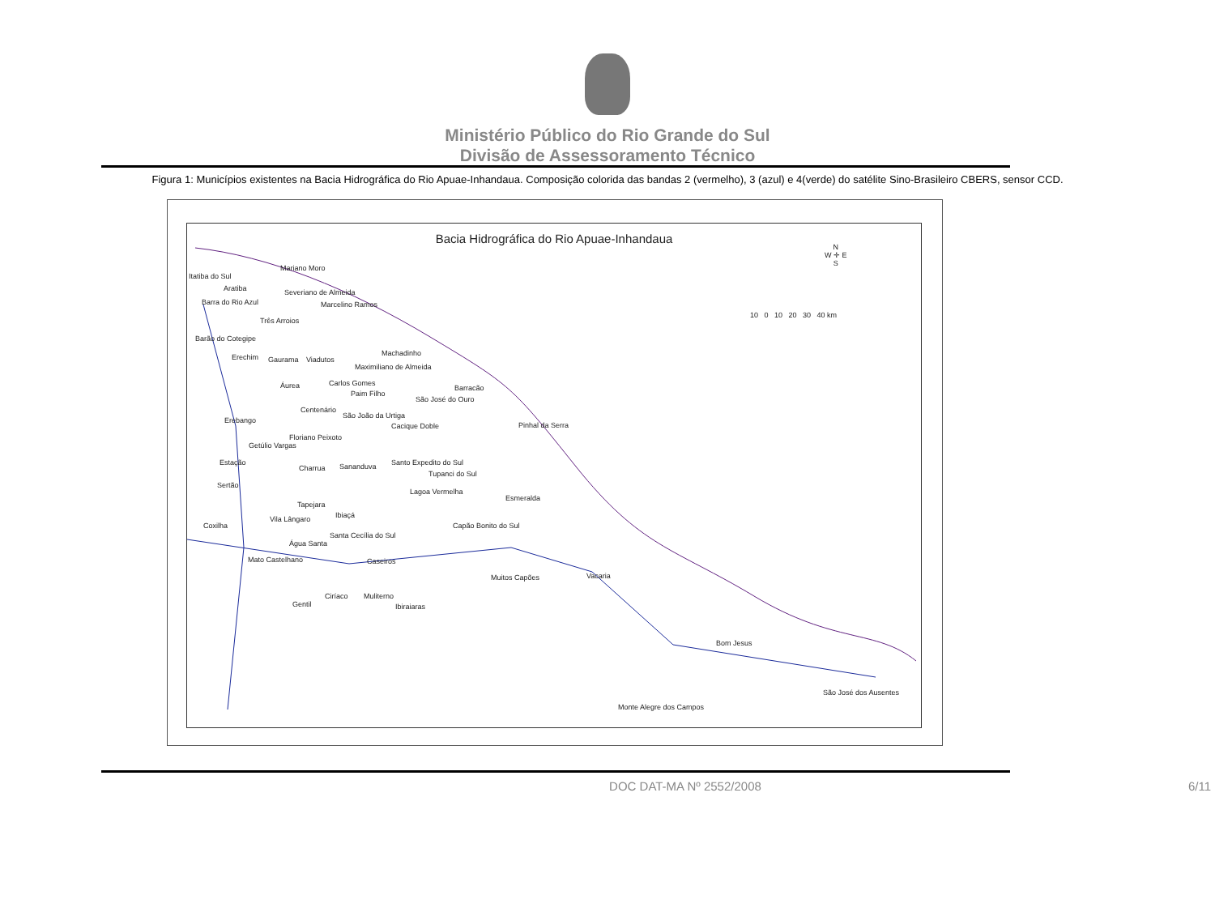Ministério Público do Rio Grande do Sul
Divisão de Assessoramento Técnico
Figura 1: Municípios existentes na Bacia Hidrográfica do Rio Apuae-Inhandaua. Composição colorida das bandas 2 (vermelho), 3 (azul) e 4(verde) do satélite Sino-Brasileiro CBERS, sensor CCD.
Bacia Hidrográfica do Rio Apuae-Inhandaua
Itatiba do Sul
Mariano Moro
Aratiba
Barra do Rio Azul
Severiano de Almeida
Marcelino Ramos
Três Arroios
Barão do Cotegipe
Erechim Gaurama Viadutos
Machadinho
Maximiliano de Almeida
Áurea Carlos Gomes
Paim Filho
Barracão
São José do Ouro
Centenário
São João da Urtiga
Erebango
Cacique Doble Pinhal da Serra
Floriano Peixoto
Getúlio Vargas
Estação
Charrua Sananduva Santo Expedito do Sul
Tupanci do Sul
Sertão
Lagoa Vermelha
Esmeralda
Tapejara
Ibiaçá Vila Lângaro
Coxilha Capão Bonito do Sul
Santa Cecília do Sul
Água Santa
Mato Castelhano Caseiros
Muitos Capões Vacaria
Ciríaco Muliterno
Gentil Ibiraiaras
Bom Jesus
São José dos Ausentes
Monte Alegre dos Campos
N
W ✛ E
S
10 0 10 20 30 40 km
DOC DAT-MA Nº 2552/2008 6/11